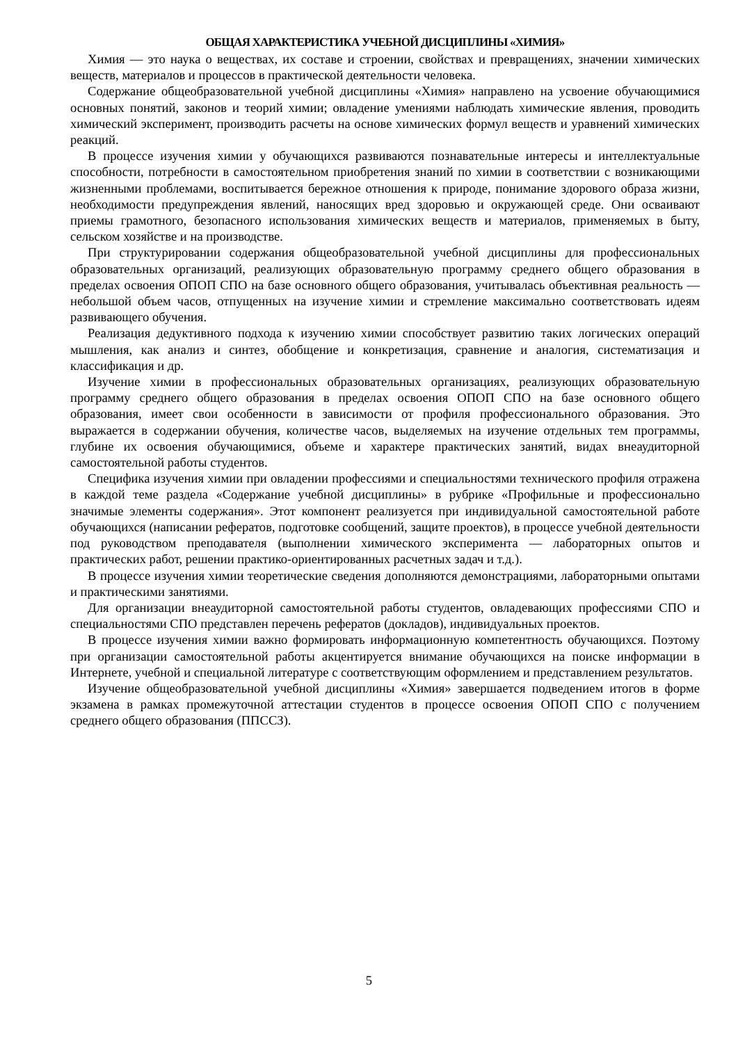ОБЩАЯ ХАРАКТЕРИСТИКА УЧЕБНОЙ ДИСЦИПЛИНЫ «ХИМИЯ»
Химия — это наука о веществах, их составе и строении, свойствах и превращениях, значении химических веществ, материалов и процессов в практической деятельности человека.
Содержание общеобразовательной учебной дисциплины «Химия» направлено на усвоение обучающимися основных понятий, законов и теорий химии; овладение умениями наблюдать химические явления, проводить химический эксперимент, производить расчеты на основе химических формул веществ и уравнений химических реакций.
В процессе изучения химии у обучающихся развиваются познавательные интересы и интеллектуальные способности, потребности в самостоятельном приобретения знаний по химии в соответствии с возникающими жизненными проблемами, воспитывается бережное отношения к природе, понимание здорового образа жизни, необходимости предупреждения явлений, наносящих вред здоровью и окружающей среде. Они осваивают приемы грамотного, безопасного использования химических веществ и материалов, применяемых в быту, сельском хозяйстве и на производстве.
При структурировании содержания общеобразовательной учебной дисциплины для профессиональных образовательных организаций, реализующих образовательную программу среднего общего образования в пределах освоения ОПОП СПО на базе основного общего образования, учитывалась объективная реальность — небольшой объем часов, отпущенных на изучение химии и стремление максимально соответствовать идеям развивающего обучения.
Реализация дедуктивного подхода к изучению химии способствует развитию таких логических операций мышления, как анализ и синтез, обобщение и конкретизация, сравнение и аналогия, систематизация и классификация и др.
Изучение химии в профессиональных образовательных организациях, реализующих образовательную программу среднего общего образования в пределах освоения ОПОП СПО на базе основного общего образования, имеет свои особенности в зависимости от профиля профессионального образования. Это выражается в содержании обучения, количестве часов, выделяемых на изучение отдельных тем программы, глубине их освоения обучающимися, объеме и характере практических занятий, видах внеаудиторной самостоятельной работы студентов.
Специфика изучения химии при овладении профессиями и специальностями технического профиля отражена в каждой теме раздела «Содержание учебной дисциплины» в рубрике «Профильные и профессионально значимые элементы содержания». Этот компонент реализуется при индивидуальной самостоятельной работе обучающихся (написании рефератов, подготовке сообщений, защите проектов), в процессе учебной деятельности под руководством преподавателя (выполнении химического эксперимента — лабораторных опытов и практических работ, решении практико-ориентированных расчетных задач и т.д.).
В процессе изучения химии теоретические сведения дополняются демонстрациями, лабораторными опытами и практическими занятиями.
Для организации внеаудиторной самостоятельной работы студентов, овладевающих профессиями СПО и специальностями СПО представлен перечень рефератов (докладов), индивидуальных проектов.
В процессе изучения химии важно формировать информационную компетентность обучающихся. Поэтому при организации самостоятельной работы акцентируется внимание обучающихся на поиске информации в Интернете, учебной и специальной литературе с соответствующим оформлением и представлением результатов.
Изучение общеобразовательной учебной дисциплины «Химия» завершается подведением итогов в форме экзамена в рамках промежуточной аттестации студентов в процессе освоения ОПОП СПО с получением среднего общего образования (ППССЗ).
5